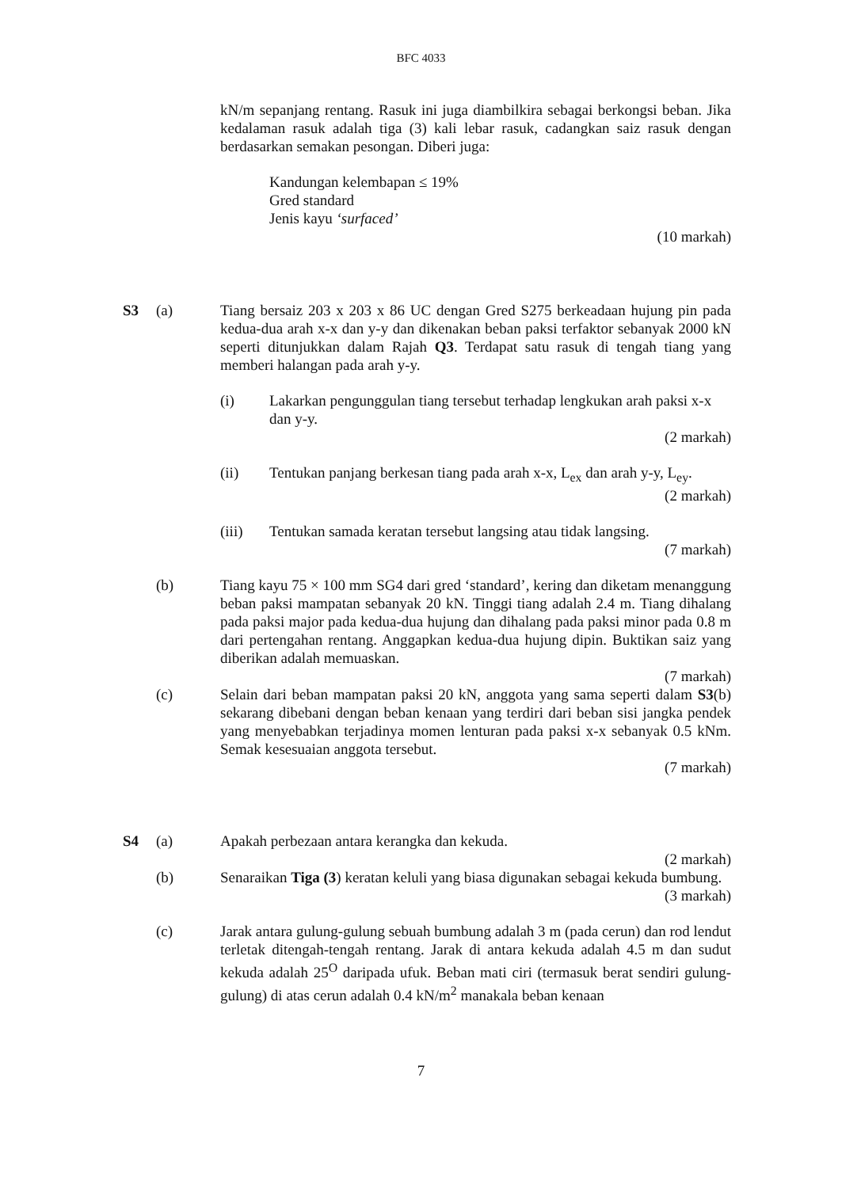BFC 4033
kN/m sepanjang rentang. Rasuk ini juga diambilkira sebagai berkongsi beban. Jika kedalaman rasuk adalah tiga (3) kali lebar rasuk, cadangkan saiz rasuk dengan berdasarkan semakan pesongan. Diberi juga:
Kandungan kelembapan ≤ 19%
Gred standard
Jenis kayu ‘surfaced’
(10 markah)
S3 (a) Tiang bersaiz 203 x 203 x 86 UC dengan Gred S275 berkeadaan hujung pin pada kedua-dua arah x-x dan y-y dan dikenakan beban paksi terfaktor sebanyak 2000 kN seperti ditunjukkan dalam Rajah Q3. Terdapat satu rasuk di tengah tiang yang memberi halangan pada arah y-y.
(i) Lakarkan pengunggulan tiang tersebut terhadap lengkukan arah paksi x-x dan y-y.
(2 markah)
(ii) Tentukan panjang berkesan tiang pada arah x-x, L<sub>ex</sub> dan arah y-y, L<sub>ey</sub>.
(2 markah)
(iii) Tentukan samada keratan tersebut langsing atau tidak langsing.
(7 markah)
(b) Tiang kayu 75 × 100 mm SG4 dari gred ‘standard’, kering dan diketam menanggung beban paksi mampatan sebanyak 20 kN. Tinggi tiang adalah 2.4 m. Tiang dihalang pada paksi major pada kedua-dua hujung dan dihalang pada paksi minor pada 0.8 m dari pertengahan rentang. Anggapkan kedua-dua hujung dipin. Buktikan saiz yang diberikan adalah memuaskan.
(7 markah)
(c) Selain dari beban mampatan paksi 20 kN, anggota yang sama seperti dalam S3(b) sekarang dibebani dengan beban kenaan yang terdiri dari beban sisi jangka pendek yang menyebabkan terjadinya momen lenturan pada paksi x-x sebanyak 0.5 kNm. Semak kesesuaian anggota tersebut.
(7 markah)
S4 (a) Apakah perbezaan antara kerangka dan kekuda.
(2 markah)
(b) Senaraikan Tiga (3) keratan keluli yang biasa digunakan sebagai kekuda bumbung.
(3 markah)
(c) Jarak antara gulung-gulung sebuah bumbung adalah 3 m (pada cerun) dan rod lendut terletak ditengah-tengah rentang. Jarak di antara kekuda adalah 4.5 m dan sudut kekuda adalah 25<sup>O</sup> daripada ufuk. Beban mati ciri (termasuk berat sendiri gulung-gulung) di atas cerun adalah 0.4 kN/m<sup>2</sup> manakala beban kenaan
7